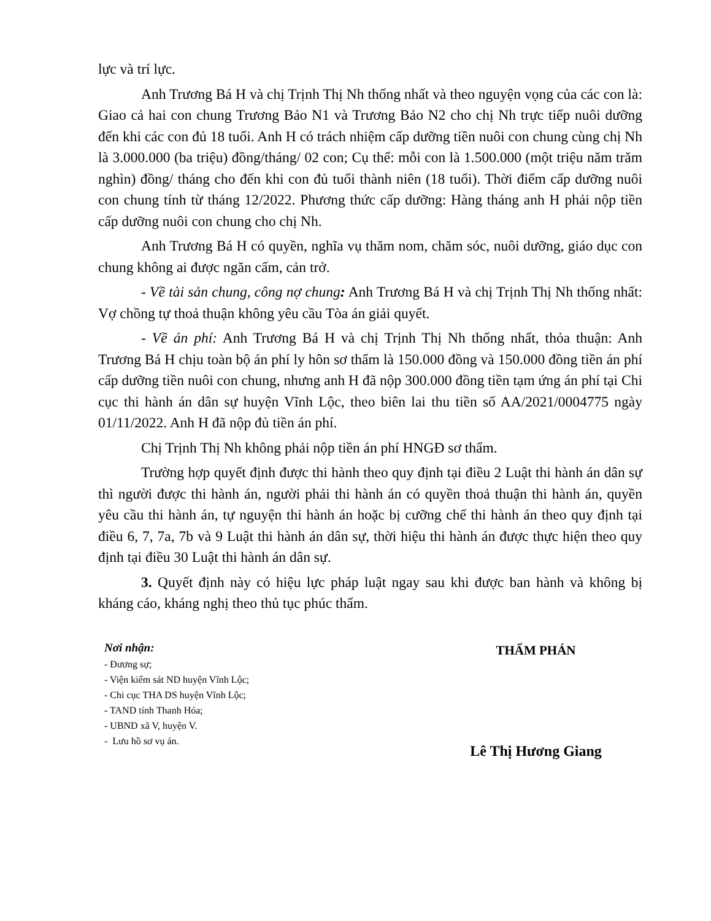lực và trí lực.
Anh Trương Bá H và chị Trịnh Thị Nh thống nhất và theo nguyện vọng của các con là: Giao cả hai con chung Trương Bảo N1 và Trương Bảo N2 cho chị Nh trực tiếp nuôi dưỡng đến khi các con đủ 18 tuổi. Anh H có trách nhiệm cấp dưỡng tiền nuôi con chung cùng chị Nh là 3.000.000 (ba triệu) đồng/tháng/ 02 con; Cụ thể: mỗi con là 1.500.000 (một triệu năm trăm nghìn) đồng/ tháng cho đến khi con đủ tuổi thành niên (18 tuổi). Thời điểm cấp dưỡng nuôi con chung tính từ tháng 12/2022. Phương thức cấp dưỡng: Hàng tháng anh H phải nộp tiền cấp dưỡng nuôi con chung cho chị Nh.
Anh Trương Bá H có quyền, nghĩa vụ thăm nom, chăm sóc, nuôi dưỡng, giáo dục con chung không ai được ngăn cấm, cản trở.
- Về tài sản chung, công nợ chung: Anh Trương Bá H và chị Trịnh Thị Nh thống nhất: Vợ chồng tự thoả thuận không yêu cầu Tòa án giải quyết.
- Về án phí: Anh Trương Bá H và chị Trịnh Thị Nh thống nhất, thỏa thuận: Anh Trương Bá H chịu toàn bộ án phí ly hôn sơ thẩm là 150.000 đồng và 150.000 đồng tiền án phí cấp dưỡng tiền nuôi con chung, nhưng anh H đã nộp 300.000 đồng tiền tạm ứng án phí tại Chi cục thi hành án dân sự huyện Vĩnh Lộc, theo biên lai thu tiền số AA/2021/0004775 ngày 01/11/2022. Anh H đã nộp đủ tiền án phí.
Chị Trịnh Thị Nh không phải nộp tiền án phí HNGĐ sơ thẩm.
Trường hợp quyết định được thi hành theo quy định tại điều 2 Luật thi hành án dân sự thì người được thi hành án, người phải thi hành án có quyền thoả thuận thi hành án, quyền yêu cầu thi hành án, tự nguyện thi hành án hoặc bị cưỡng chế thi hành án theo quy định tại điều 6, 7, 7a, 7b và 9 Luật thi hành án dân sự, thời hiệu thi hành án được thực hiện theo quy định tại điều 30 Luật thi hành án dân sự.
3. Quyết định này có hiệu lực pháp luật ngay sau khi được ban hành và không bị kháng cáo, kháng nghị theo thủ tục phúc thẩm.
Nơi nhận:
- Đương sự;
- Viện kiểm sát ND huyện Vĩnh Lộc;
- Chi cục THA DS huyện Vĩnh Lộc;
- TAND tỉnh Thanh Hóa;
- UBND xã V, huyện V.
- Lưu hồ sơ vụ án.
THẨM PHÁN
Lê Thị Hương Giang